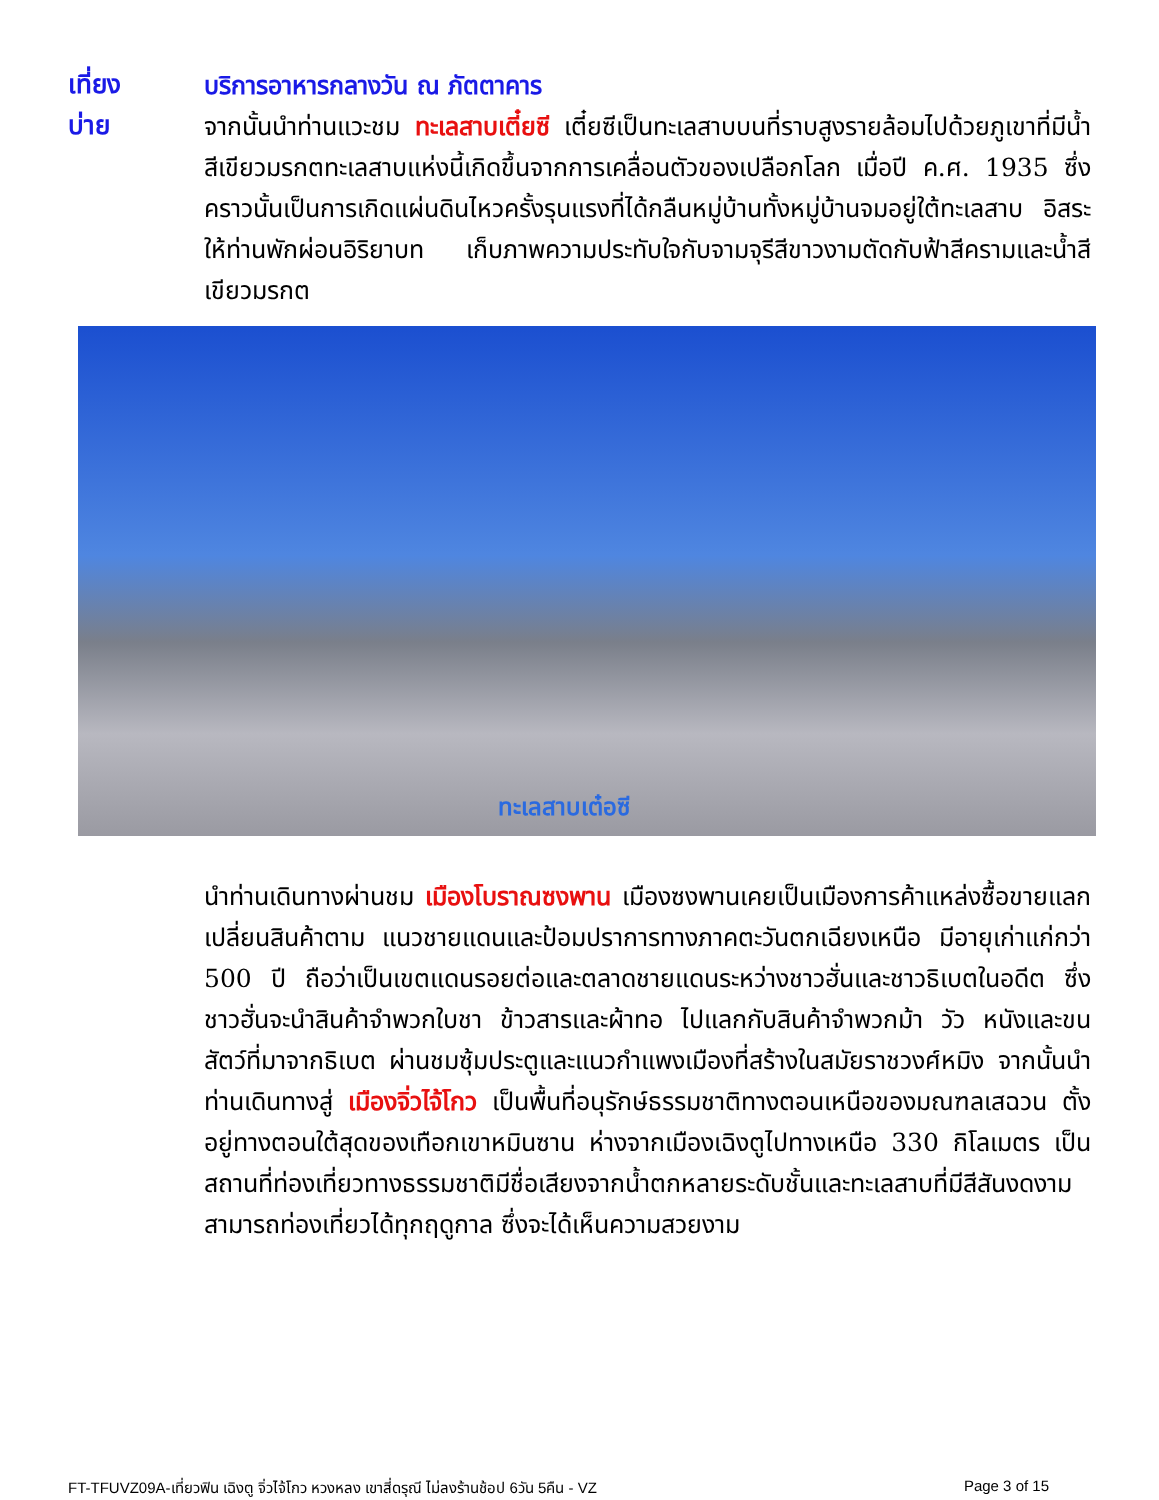เที่ยง
บริการอาหารกลางวัน ณ ภัตตาคาร
บ่าย
จากนั้นนำท่านแวะชม ทะเลสาบเตี๋ยซี เตี๋ยซีเป็นทะเลสาบบนที่ราบสูงรายล้อมไปด้วยภูเขาที่มีน้ำสีเขียวมรกตทะเลสาบแห่งนี้เกิดขึ้นจากการเคลื่อนตัวของเปลือกโลก เมื่อปี ค.ศ. 1935 ซึ่งคราวนั้นเป็นการเกิดแผ่นดินไหวครั้งรุนแรงที่ได้กลืนหมู่บ้านทั้งหมู่บ้านจมอยู่ใต้ทะเลสาบ อิสระให้ท่านพักผ่อนอิริยาบท เก็บภาพความประทับใจกับจามจุรีสีขาวงามตัดกับฟ้าสีครามและน้ำสีเขียวมรกต
ทะเลสาบเต๋อซี
นำท่านเดินทางผ่านชม เมืองโบราณซงพาน เมืองซงพานเคยเป็นเมืองการค้าแหล่งซื้อขายแลกเปลี่ยนสินค้าตาม แนวชายแดนและป้อมปราการทางภาคตะวันตกเฉียงเหนือ มีอายุเก่าแก่กว่า 500 ปี ถือว่าเป็นเขตแดนรอยต่อและตลาดชายแดนระหว่างชาวฮั่นและชาวธิเบตในอดีต ซึ่งชาวฮั่นจะนำสินค้าจำพวกใบชา ข้าวสารและผ้าทอ ไปแลกกับสินค้าจำพวกม้า วัว หนังและขนสัตว์ที่มาจากธิเบต ผ่านชมซุ้มประตูและแนวกำแพงเมืองที่สร้างในสมัยราชวงศ์หมิง จากนั้นนำท่านเดินทางสู่ เมืองจิ่วไจ้โกว เป็นพื้นที่อนุรักษ์ธรรมชาติทางตอนเหนือของมณฑลเสฉวน ตั้งอยู่ทางตอนใต้สุดของเทือกเขาหมินซาน ห่างจากเมืองเฉิงตูไปทางเหนือ 330 กิโลเมตร เป็นสถานที่ท่องเที่ยวทางธรรมชาติมีชื่อเสียงจากน้ำตกหลายระดับชั้นและทะเลสาบที่มีสีสันงดงาม สามารถท่องเที่ยวได้ทุกฤดูกาล ซึ่งจะได้เห็นความสวยงาม
FT-TFUVZ09A-เที่ยวฟิน เฉิงตู จิ่วไจ้โกว หวงหลง เขาสี่ดรุณี ไม่ลงร้านช้อป 6วัน 5คืน - VZ Page 3 of 15